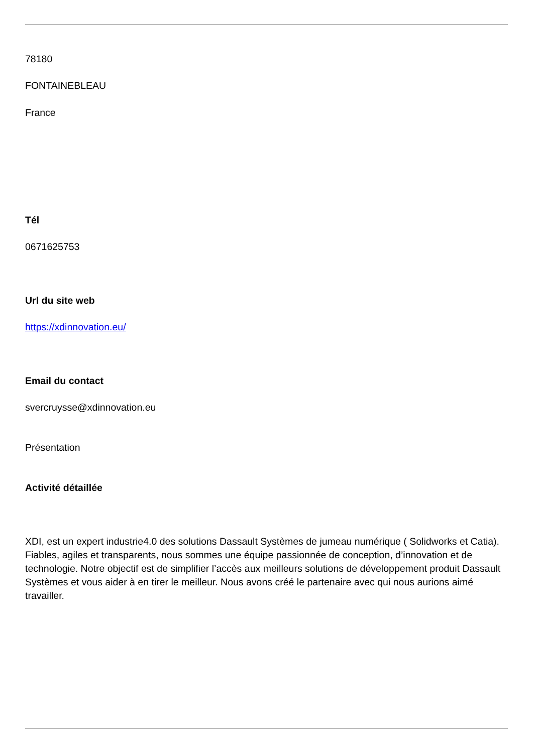78180
FONTAINEBLEAU
France
Tél
0671625753
Url du site web
https://xdinnovation.eu/
Email du contact
svercruysse@xdinnovation.eu
Présentation
Activité détaillée
XDI, est un expert industrie4.0 des solutions Dassault Systèmes de jumeau numérique ( Solidworks et Catia). Fiables, agiles et transparents, nous sommes une équipe passionnée de conception, d’innovation et de technologie. Notre objectif est de simplifier l’accès aux meilleurs solutions de développement produit Dassault Systèmes et vous aider à en tirer le meilleur. Nous avons créé le partenaire avec qui nous aurions aimé travailler.